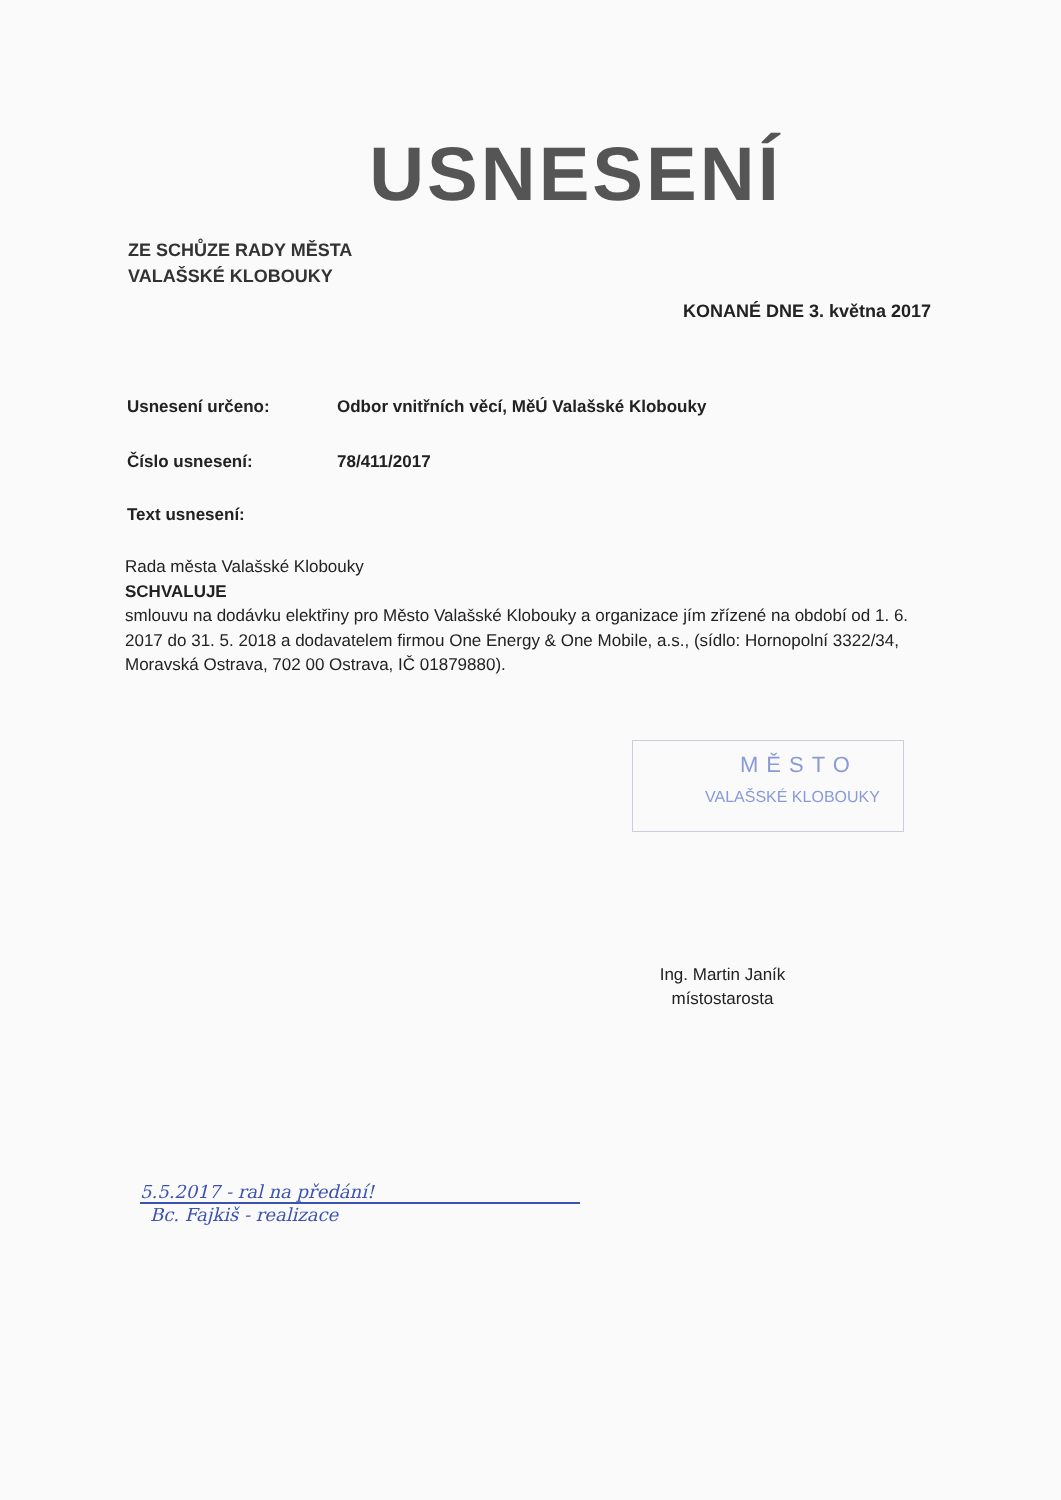USNESENÍ
ZE SCHŮZE RADY MĚSTA
VALAŠSKÉ KLOBOUKY
KONANÉ DNE 3. května 2017
Usnesení určeno: Odbor vnitřních věcí, MěÚ Valašské Klobouky
Číslo usnesení: 78/411/2017
Text usnesení:
Rada města Valašské Klobouky
SCHVALUJE
smlouvu na dodávku elektřiny pro Město Valašské Klobouky a organizace jím zřízené na období od 1. 6. 2017 do 31. 5. 2018 a dodavatelem firmou One Energy & One Mobile, a.s., (sídlo: Hornopolní 3322/34, Moravská Ostrava, 702 00 Ostrava, IČ 01879880).
MĚSTO
VALAŠSKÉ KLOBOUKY
Ing. Martin Janík
místostarosta
5.5.2017 - ral na předání!
Bc. Fajkiš - realizace